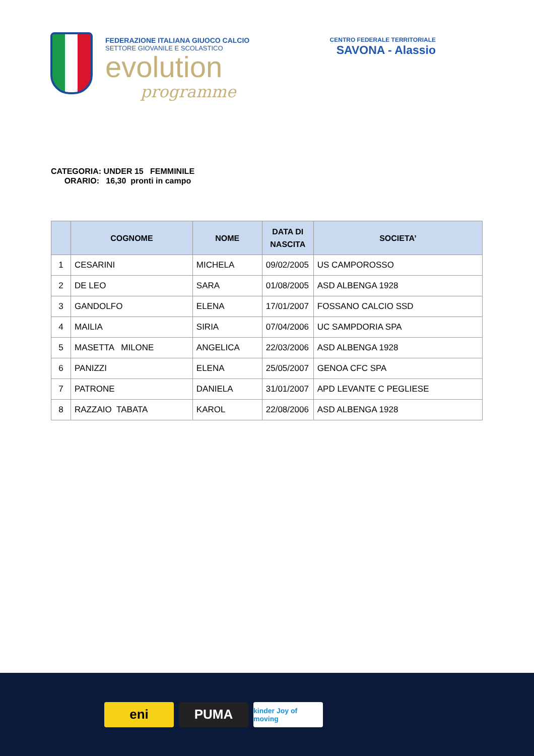FEDERAZIONE ITALIANA GIUOCO CALCIO
SETTORE GIOVANILE E SCOLASTICO
evolution
programme
CENTRO FEDERALE TERRITORIALE
SAVONA - Alassio
CATEGORIA: UNDER 15 FEMMINILE
ORARIO: 16,30 pronti in campo
| | COGNOME | NOME | DATA DI NASCITA | SOCIETA’ |
| --- | --- | --- | --- | --- |
| 1 | CESARINI | MICHELA | 09/02/2005 | US CAMPOROSSO |
| 2 | DE LEO | SARA | 01/08/2005 | ASD ALBENGA 1928 |
| 3 | GANDOLFO | ELENA | 17/01/2007 | FOSSANO CALCIO SSD |
| 4 | MAILIA | SIRIA | 07/04/2006 | UC SAMPDORIA SPA |
| 5 | MASETTA MILONE | ANGELICA | 22/03/2006 | ASD ALBENGA 1928 |
| 6 | PANIZZI | ELENA | 25/05/2007 | GENOA CFC SPA |
| 7 | PATRONE | DANIELA | 31/01/2007 | APD LEVANTE C PEGLIESE |
| 8 | RAZZAIO TABATA | KAROL | 22/08/2006 | ASD ALBENGA 1928 |
eni PUMA
kinder Joy of moving